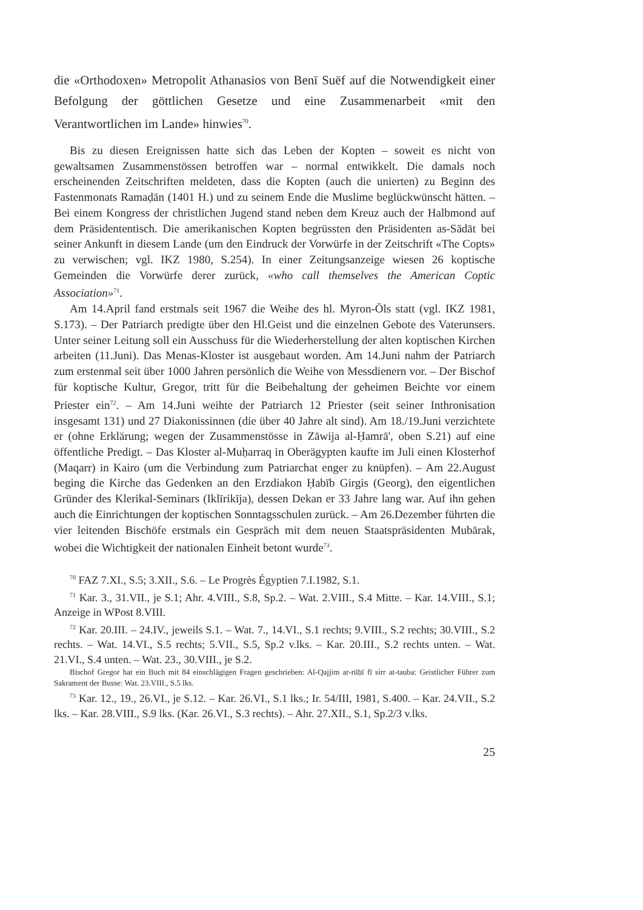die «Orthodoxen» Metropolit Athanasios von Benī Suēf auf die Notwendigkeit einer Befolgung der göttlichen Gesetze und eine Zusammenarbeit «mit den Verantwortlichen im Lande» hinwies<sup>70</sup>.
Bis zu diesen Ereignissen hatte sich das Leben der Kopten – soweit es nicht von gewaltsamen Zusammenstössen betroffen war – normal entwikkelt. Die damals noch erscheinenden Zeitschriften meldeten, dass die Kopten (auch die unierten) zu Beginn des Fastenmonats Ramaḍān (1401 H.) und zu seinem Ende die Muslime beglückwünscht hätten. – Bei einem Kongress der christlichen Jugend stand neben dem Kreuz auch der Halbmond auf dem Präsidententisch. Die amerikanischen Kopten begrüssten den Präsidenten as-Sādāt bei seiner Ankunft in diesem Lande (um den Eindruck der Vorwürfe in der Zeitschrift «The Copts» zu verwischen; vgl. IKZ 1980, S.254). In einer Zeitungsanzeige wiesen 26 koptische Gemeinden die Vorwürfe derer zurück, «who call themselves the American Coptic Association»<sup>71</sup>.
Am 14.April fand erstmals seit 1967 die Weihe des hl. Myron-Öls statt (vgl. IKZ 1981, S.173). – Der Patriarch predigte über den Hl.Geist und die einzelnen Gebote des Vaterunsers. Unter seiner Leitung soll ein Ausschuss für die Wiederherstellung der alten koptischen Kirchen arbeiten (11.Juni). Das Menas-Kloster ist ausgebaut worden. Am 14.Juni nahm der Patriarch zum erstenmal seit über 1000 Jahren persönlich die Weihe von Messdienern vor. – Der Bischof für koptische Kultur, Gregor, tritt für die Beibehaltung der geheimen Beichte vor einem Priester ein<sup>72</sup>. – Am 14.Juni weihte der Patriarch 12 Priester (seit seiner Inthronisation insgesamt 131) und 27 Diakonissinnen (die über 40 Jahre alt sind). Am 18./19.Juni verzichtete er (ohne Erklärung; wegen der Zusammenstösse in Zāwija al-Ḥamrā', oben S.21) auf eine öffentliche Predigt. – Das Kloster al-Muḥarraq in Oberägypten kaufte im Juli einen Klosterhof (Maqarr) in Kairo (um die Verbindung zum Patriarchat enger zu knüpfen). – Am 22.August beging die Kirche das Gedenken an den Erzdiakon Ḥabīb Girgis (Georg), den eigentlichen Gründer des Klerikal-Seminars (Iklīrikīja), dessen Dekan er 33 Jahre lang war. Auf ihn gehen auch die Einrichtungen der koptischen Sonntagsschulen zurück. – Am 26.Dezember führten die vier leitenden Bischöfe erstmals ein Gespräch mit dem neuen Staatspräsidenten Mubārak, wobei die Wichtigkeit der nationalen Einheit betont wurde<sup>73</sup>.
<sup>70</sup> FAZ 7.XI., S.5; 3.XII., S.6. – Le Progrès Égyptien 7.I.1982, S.1.
<sup>71</sup> Kar. 3., 31.VII., je S.1; Ahr. 4.VIII., S.8, Sp.2. – Wat. 2.VIII., S.4 Mitte. – Kar. 14.VIII., S.1; Anzeige in WPost 8.VIII.
<sup>72</sup> Kar. 20.III. – 24.IV., jeweils S.1. – Wat. 7., 14.VI., S.1 rechts; 9.VIII., S.2 rechts; 30.VIII., S.2 rechts. – Wat. 14.VI., S.5 rechts; 5.VII., S.5, Sp.2 v.lks. – Kar. 20.III., S.2 rechts unten. – Wat. 21.VI., S.4 unten. – Wat. 23., 30.VIII., je S.2.
Bischof Gregor hat ein Buch mit 84 einschlägigen Fragen geschrieben: Al-Qajjim ar-rūḥī fī sirr at-tauba: Geistlicher Führer zum Sakrament der Busse: Wat. 23.VIII., S.5 lks.
<sup>73</sup> Kar. 12., 19., 26.VI., je S.12. – Kar. 26.VI., S.1 lks.; Ir. 54/III, 1981, S.400. – Kar. 24.VII., S.2 lks. – Kar. 28.VIII., S.9 lks. (Kar. 26.VI., S.3 rechts). – Ahr. 27.XII., S.1, Sp.2/3 v.lks.
25